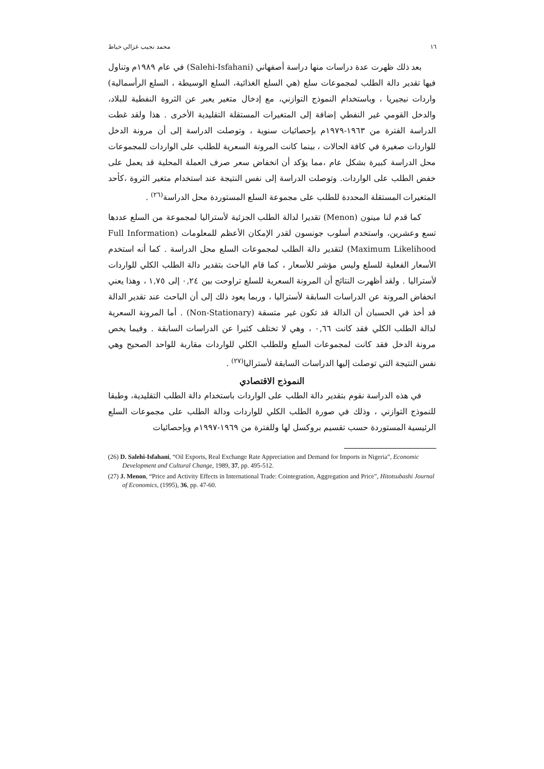١٦ محمد نجيب غزالي خياط
بعد ذلك ظهرت عدة دراسات منها دراسة أصفهاني (Salehi-Isfahani) في عام ١٩٨٩م وتناول فيها تقدير دالة الطلب لمجموعات سلع (هي السلع الغذائية، السلع الوسيطة ، السلع الرأسمالية) واردات نيجيريا ، وباستخدام النموذج التوازني، مع إدخال متغير يعبر عن الثروة النفطية للبلاد، والدخل القومي غير النفطي إضافة إلى المتغيرات المستقلة التقليدية الأخرى . هذا ولقد غطت الدراسة الفترة من ١٩٦٣-١٩٧٩م بإحصائيات سنوية ، وتوصلت الدراسة إلى أن مرونة الدخل للواردات صغيرة في كافة الحالات ، بينما كانت المرونة السعرية للطلب على الواردات للمجموعات محل الدراسة كبيرة بشكل عام ،مما يؤكد أن انخفاض سعر صرف العملة المحلية قد يعمل على خفض الطلب على الواردات. وتوصلت الدراسة إلى نفس النتيجة عند استخدام متغير الثروة ،كأحد المتغيرات المستقلة المحددة للطلب على مجموعة السلع المستوردة محل الدراسة<sup>(٢٦)</sup> .
كما قدم لنا مينون (Menon) تقديرا لدالة الطلب الجزئية لأستراليا لمجموعة من السلع عددها تسع وعشرين، واستخدم أسلوب جونسون لقدر الإمكان الأعظم للمعلومات (Full Information Maximum Likelihood) لتقدير دالة الطلب لمجموعات السلع محل الدراسة . كما أنه استخدم الأسعار الفعلية للسلع وليس مؤشر للأسعار ، كما قام الباحث بتقدير دالة الطلب الكلي للواردات لأستراليا . ولقد أظهرت النتائج أن المرونة السعرية للسلع تراوحت بين ٠,٢٤ إلى ١,٧٥ ، وهذا يعني انخفاض المرونة عن الدراسات السابقة لأستراليا ، وربما يعود ذلك إلى أن الباحث عند تقدير الدالة قد أخذ في الحسبان أن الدالة قد تكون غير متسقة (Non-Stationary) . أما المرونة السعرية لدالة الطلب الكلي فقد كانت ٠,٦٦ ، وهي لا تختلف كثيرا عن الدراسات السابقة . وفيما يخص مرونة الدخل فقد كانت لمجموعات السلع وللطلب الكلي للواردات مقاربة للواحد الصحيح وهي نفس النتيجة التي توصلت إليها الدراسات السابقة لأستراليا<sup>(٢٧)</sup> .
النموذج الاقتصادي
في هذه الدراسة نقوم بتقدير دالة الطلب على الواردات باستخدام دالة الطلب التقليدية، وطبقا للنموذج التوازني ، وذلك في صورة الطلب الكلي للواردات ودالة الطلب على مجموعات السلع الرئيسية المستوردة حسب تقسيم بروكسل لها وللفترة من ١٩٦٩-١٩٩٧م وبإحصائيات
(26) D. Salehi-Isfahani, “Oil Exports, Real Exchange Rate Appreciation and Demand for Imports in Nigeria”, Economic Development and Cultural Change, 1989, 37, pp. 495-512.
(27) J. Menon, “Price and Activity Effects in International Trade: Cointegration, Aggregation and Price”, Hitotsubashi Journal of Economics, (1995), 36, pp. 47-60.